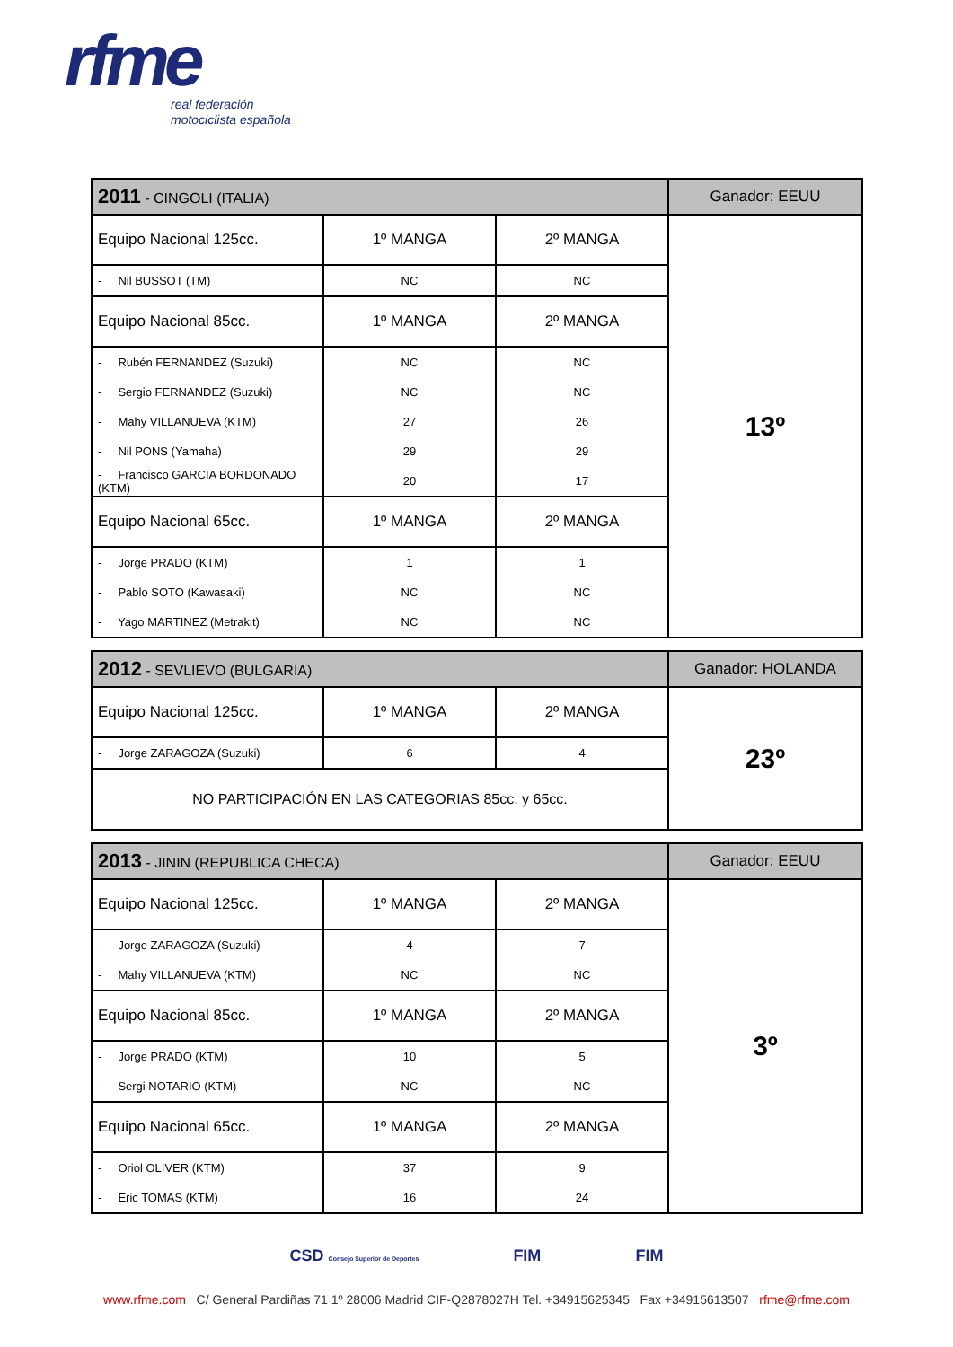rfme
real federación
motociclista española
| 2011 - CINGOLI (ITALIA) | | | Ganador: EEUU |
| --- | --- | --- | --- |
| Equipo Nacional 125cc. | 1º MANGA | 2º MANGA | 13º |
| - Nil BUSSOT (TM) | NC | NC | |
| Equipo Nacional 85cc. | 1º MANGA | 2º MANGA | |
| - Rubén FERNANDEZ (Suzuki) | NC | NC | |
| - Sergio FERNANDEZ (Suzuki) | NC | NC | |
| - Mahy VILLANUEVA (KTM) | 27 | 26 | |
| - Nil PONS (Yamaha) | 29 | 29 | |
| - Francisco GARCIA BORDONADO (KTM) | 20 | 17 | |
| Equipo Nacional 65cc. | 1º MANGA | 2º MANGA | |
| - Jorge PRADO (KTM) | 1 | 1 | |
| - Pablo SOTO (Kawasaki) | NC | NC | |
| - Yago MARTINEZ (Metrakit) | NC | NC | |
| 2012 - SEVLIEVO (BULGARIA) | | | Ganador: HOLANDA |
| --- | --- | --- | --- |
| Equipo Nacional 125cc. | 1º MANGA | 2º MANGA | 23º |
| - Jorge ZARAGOZA (Suzuki) | 6 | 4 | |
| NO PARTICIPACIÓN EN LAS CATEGORIAS 85cc. y 65cc. | | | |
| 2013 - JININ (REPUBLICA CHECA) | | | Ganador: EEUU |
| --- | --- | --- | --- |
| Equipo Nacional 125cc. | 1º MANGA | 2º MANGA | 3º |
| - Jorge ZARAGOZA (Suzuki) | 4 | 7 | |
| - Mahy VILLANUEVA (KTM) | NC | NC | |
| Equipo Nacional 85cc. | 1º MANGA | 2º MANGA | |
| - Jorge PRADO (KTM) | 10 | 5 | |
| - Sergi NOTARIO (KTM) | NC | NC | |
| Equipo Nacional 65cc. | 1º MANGA | 2º MANGA | |
| - Oriol OLIVER (KTM) | 37 | 9 | |
| - Eric TOMAS (KTM) | 16 | 24 | |
CSD Consejo Superior de Deportes FIM FIM
www.rfme.com C/ General Pardiñas 71 1º 28006 Madrid CIF-Q2878027H Tel. +34915625345 Fax +34915613507 rfme@rfme.com